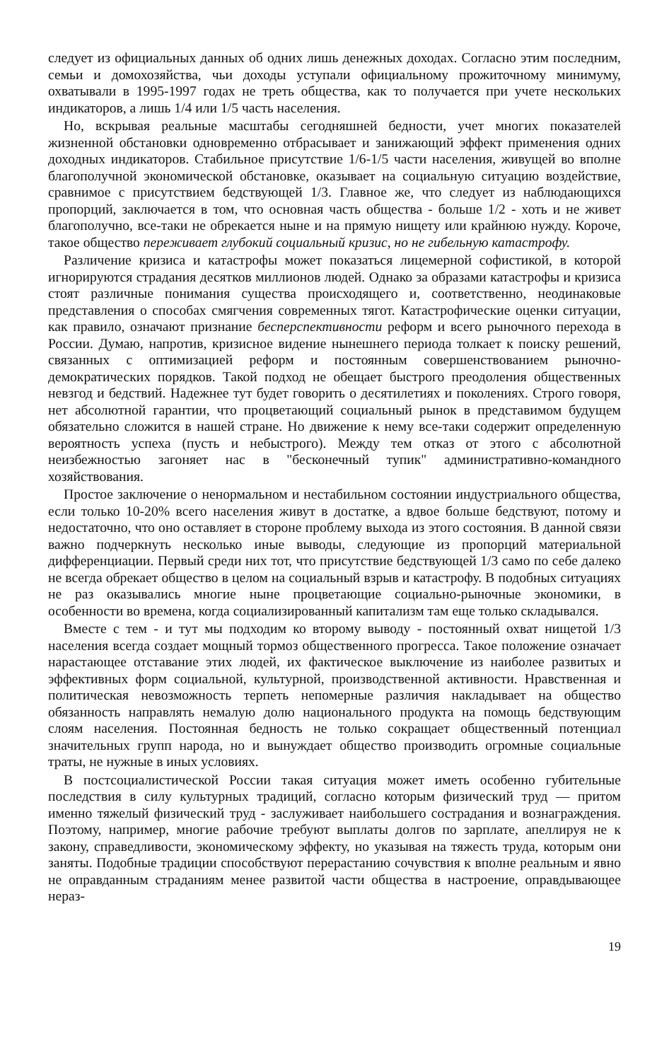следует из официальных данных об одних лишь денежных доходах. Согласно этим последним, семьи и домохозяйства, чьи доходы уступали официальному прожиточному минимуму, охватывали в 1995-1997 годах не треть общества, как то получается при учете нескольких индикаторов, а лишь 1/4 или 1/5 часть населения.
Но, вскрывая реальные масштабы сегодняшней бедности, учет многих показателей жизненной обстановки одновременно отбрасывает и занижающий эффект применения одних доходных индикаторов. Стабильное присутствие 1/6-1/5 части населения, живущей во вполне благополучной экономической обстановке, оказывает на социальную ситуацию воздействие, сравнимое с присутствием бедствующей 1/3. Главное же, что следует из наблюдающихся пропорций, заключается в том, что основная часть общества - больше 1/2 - хоть и не живет благополучно, все-таки не обрекается ныне и на прямую нищету или крайнюю нужду. Короче, такое общество переживает глубокий социальный кризис, но не гибельную катастрофу.
Различение кризиса и катастрофы может показаться лицемерной софистикой, в которой игнорируются страдания десятков миллионов людей. Однако за образами катастрофы и кризиса стоят различные понимания существа происходящего и, соответственно, неодинаковые представления о способах смягчения современных тягот. Катастрофические оценки ситуации, как правило, означают признание бесперспективности реформ и всего рыночного перехода в России. Думаю, напротив, кризисное видение нынешнего периода толкает к поиску решений, связанных с оптимизацией реформ и постоянным совершенствованием рыночно-демократических порядков. Такой подход не обещает быстрого преодоления общественных невзгод и бедствий. Надежнее тут будет говорить о десятилетиях и поколениях. Строго говоря, нет абсолютной гарантии, что процветающий социальный рынок в представимом будущем обязательно сложится в нашей стране. Но движение к нему все-таки содержит определенную вероятность успеха (пусть и небыстрого). Между тем отказ от этого с абсолютной неизбежностью загоняет нас в "бесконечный тупик" административно-командного хозяйствования.
Простое заключение о ненормальном и нестабильном состоянии индустриального общества, если только 10-20% всего населения живут в достатке, а вдвое больше бедствуют, потому и недостаточно, что оно оставляет в стороне проблему выхода из этого состояния. В данной связи важно подчеркнуть несколько иные выводы, следующие из пропорций материальной дифференциации. Первый среди них тот, что присутствие бедствующей 1/3 само по себе далеко не всегда обрекает общество в целом на социальный взрыв и катастрофу. В подобных ситуациях не раз оказывались многие ныне процветающие социально-рыночные экономики, в особенности во времена, когда социализированный капитализм там еще только складывался.
Вместе с тем - и тут мы подходим ко второму выводу - постоянный охват нищетой 1/3 населения всегда создает мощный тормоз общественного прогресса. Такое положение означает нарастающее отставание этих людей, их фактическое выключение из наиболее развитых и эффективных форм социальной, культурной, производственной активности. Нравственная и политическая невозможность терпеть непомерные различия накладывает на общество обязанность направлять немалую долю национального продукта на помощь бедствующим слоям населения. Постоянная бедность не только сокращает общественный потенциал значительных групп народа, но и вынуждает общество производить огромные социальные траты, не нужные в иных условиях.
В постсоциалистической России такая ситуация может иметь особенно губительные последствия в силу культурных традиций, согласно которым физический труд — притом именно тяжелый физический труд - заслуживает наибольшего сострадания и вознаграждения. Поэтому, например, многие рабочие требуют выплаты долгов по зарплате, апеллируя не к закону, справедливости, экономическому эффекту, но указывая на тяжесть труда, которым они заняты. Подобные традиции способствуют перерастанию сочувствия к вполне реальным и явно не оправданным страданиям менее развитой части общества в настроение, оправдывающее нераз-
19